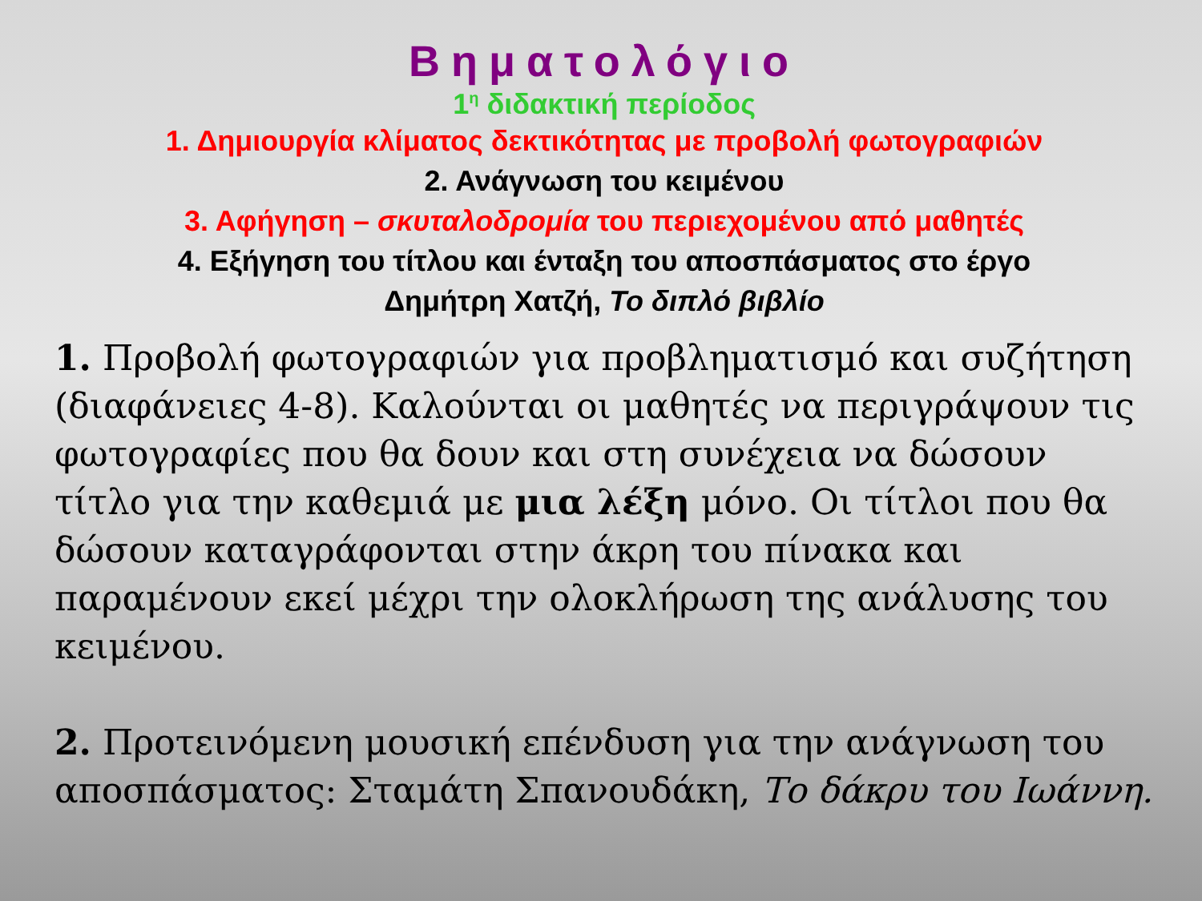Βηματολόγιο
1<sup>η</sup> διδακτική περίοδος
1. Δημιουργία κλίματος δεκτικότητας με προβολή φωτογραφιών
2. Ανάγνωση του κειμένου
3. Αφήγηση – σκυταλοδρομία του περιεχομένου από μαθητές
4. Εξήγηση του τίτλου και ένταξη του αποσπάσματος στο έργο
Δημήτρη Χατζή, Το διπλό βιβλίο
1. Προβολή φωτογραφιών για προβληματισμό και συζήτηση (διαφάνειες 4-8). Καλούνται οι μαθητές να περιγράψουν τις φωτογραφίες που θα δουν και στη συνέχεια να δώσουν τίτλο για την καθεμιά με μια λέξη μόνο. Οι τίτλοι που θα δώσουν καταγράφονται στην άκρη του πίνακα και παραμένουν εκεί μέχρι την ολοκλήρωση της ανάλυσης του κειμένου.
2. Προτεινόμενη μουσική επένδυση για την ανάγνωση του αποσπάσματος: Σταμάτη Σπανουδάκη, Το δάκρυ του Ιωάννη.